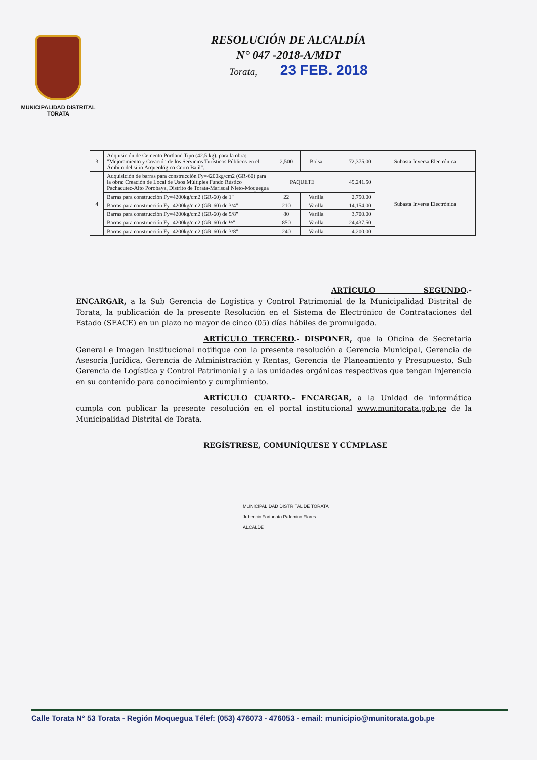MUNICIPALIDAD DISTRITAL
TORATA
RESOLUCIÓN DE ALCALDÍA
N° 047 -2018-A/MDT
Torata, 23 FEB. 2018
| 3 | Adquisición de Cemento Portland Tipo (42.5 kg), para la obra: "Mejoramiento y Creación de los Servicios Turísticos Públicos en el Ámbito del sitio Arqueológico Cerro Baúl". | 2,500 | Bolsa | 72,375.00 | Subasta Inversa Electrónica |
| 4 | Adquisición de barras para construcción Fy=4200kg/cm2 (GR-60) para la obra: Creación de Local de Usos Múltiples Fundo Rústico Pachacutec-Alto Porobaya, Distrito de Torata-Mariscal Nieto-Moquegua | PAQUETE | | 49,241.50 | Subasta Inversa Electrónica |
| | Barras para construcción Fy=4200kg/cm2 (GR-60) de 1" | 22 | Varilla | 2,750.00 | |
| | Barras para construcción Fy=4200kg/cm2 (GR-60) de 3/4" | 210 | Varilla | 14,154.00 | |
| | Barras para construcción Fy=4200kg/cm2 (GR-60) de 5/8" | 80 | Varilla | 3,700.00 | |
| | Barras para construcción Fy=4200kg/cm2 (GR-60) de ½" | 850 | Varilla | 24,437.50 | |
| | Barras para construcción Fy=4200kg/cm2 (GR-60) de 3/8" | 240 | Varilla | 4.200.00 | |
ARTÍCULO SEGUNDO.- ENCARGAR, a la Sub Gerencia de Logística y Control Patrimonial de la Municipalidad Distrital de Torata, la publicación de la presente Resolución en el Sistema de Electrónico de Contrataciones del Estado (SEACE) en un plazo no mayor de cinco (05) días hábiles de promulgada.
ARTÍCULO TERCERO.- DISPONER, que la Oficina de Secretaria General e Imagen Institucional notifique con la presente resolución a Gerencia Municipal, Gerencia de Asesoría Jurídica, Gerencia de Administración y Rentas, Gerencia de Planeamiento y Presupuesto, Sub Gerencia de Logística y Control Patrimonial y a las unidades orgánicas respectivas que tengan injerencia en su contenido para conocimiento y cumplimiento.
ARTÍCULO CUARTO.- ENCARGAR, a la Unidad de informática cumpla con publicar la presente resolución en el portal institucional www.munitorata.gob.pe de la Municipalidad Distrital de Torata.
REGÍSTRESE, COMUNÍQUESE Y CÚMPLASE
MUNICIPALIDAD DISTRITAL DE TORATA
Jubencio Fortunato Palomino Flores
ALCALDE
Calle Torata N° 53 Torata - Región Moquegua Télef: (053) 476073 - 476053 - email: municipio@munitorata.gob.pe